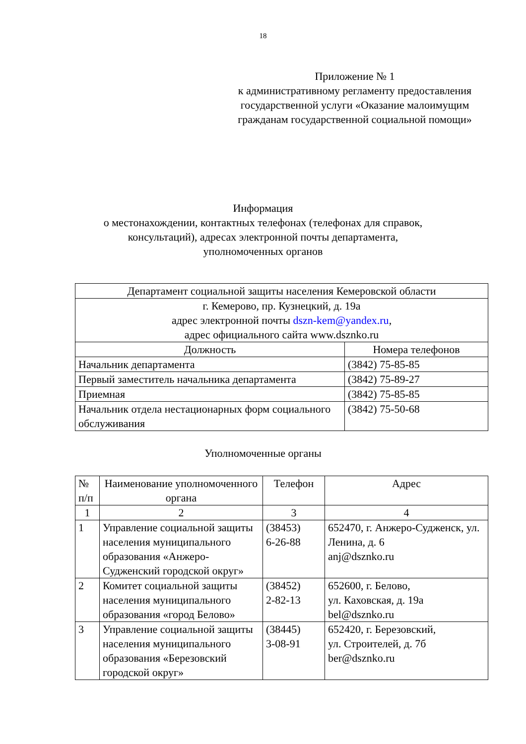18
Приложение № 1
к административному регламенту предоставления государственной услуги «Оказание малоимущим гражданам государственной социальной помощи»
Информация
о местонахождении, контактных телефонах (телефонах для справок,
консультаций), адресах электронной почты департамента,
уполномоченных органов
| Департамент социальной защиты населения Кемеровской области | |
| г. Кемерово, пр. Кузнецкий, д. 19а адрес электронной почты dszn-kem@yandex.ru , адрес официального сайта www.dsznko.ru | |
| Должность | Номера телефонов |
| Начальник департамента | (3842) 75-85-85 |
| Первый заместитель начальника департамента | (3842) 75-89-27 |
| Приемная | (3842) 75-85-85 |
| Начальник отдела нестационарных форм социального обслуживания | (3842) 75-50-68 |
Уполномоченные органы
| № п/п | Наименование уполномоченного органа | Телефон | Адрес |
| --- | --- | --- | --- |
| 1 | 2 | 3 | 4 |
| 1 | Управление социальной защиты населения муниципального образования «Анжеро-Судженский городской округ» | (38453) 6-26-88 | 652470, г. Анжеро-Судженск, ул. Ленина, д. 6 anj@dsznko.ru |
| 2 | Комитет социальной защиты населения муниципального образования «город Белово» | (38452) 2-82-13 | 652600, г. Белово, ул. Каховская, д. 19а bel@dsznko.ru |
| 3 | Управление социальной защиты населения муниципального образования «Березовский городской округ» | (38445) 3-08-91 | 652420, г. Березовский, ул. Строителей, д. 7б ber@dsznko.ru |